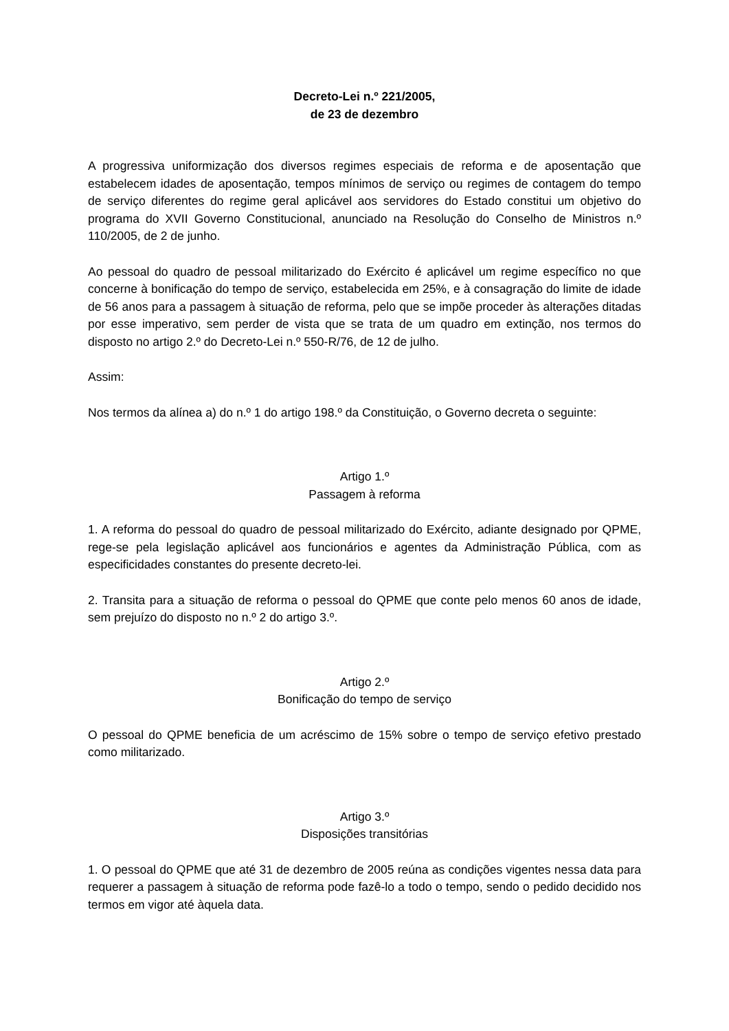Decreto-Lei n.º 221/2005,
de 23 de dezembro
A progressiva uniformização dos diversos regimes especiais de reforma e de aposentação que estabelecem idades de aposentação, tempos mínimos de serviço ou regimes de contagem do tempo de serviço diferentes do regime geral aplicável aos servidores do Estado constitui um objetivo do programa do XVII Governo Constitucional, anunciado na Resolução do Conselho de Ministros n.º 110/2005, de 2 de junho.
Ao pessoal do quadro de pessoal militarizado do Exército é aplicável um regime específico no que concerne à bonificação do tempo de serviço, estabelecida em 25%, e à consagração do limite de idade de 56 anos para a passagem à situação de reforma, pelo que se impõe proceder às alterações ditadas por esse imperativo, sem perder de vista que se trata de um quadro em extinção, nos termos do disposto no artigo 2.º do Decreto-Lei n.º 550-R/76, de 12 de julho.
Assim:
Nos termos da alínea a) do n.º 1 do artigo 198.º da Constituição, o Governo decreta o seguinte:
Artigo 1.º
Passagem à reforma
1. A reforma do pessoal do quadro de pessoal militarizado do Exército, adiante designado por QPME, rege-se pela legislação aplicável aos funcionários e agentes da Administração Pública, com as especificidades constantes do presente decreto-lei.
2. Transita para a situação de reforma o pessoal do QPME que conte pelo menos 60 anos de idade, sem prejuízo do disposto no n.º 2 do artigo 3.º.
Artigo 2.º
Bonificação do tempo de serviço
O pessoal do QPME beneficia de um acréscimo de 15% sobre o tempo de serviço efetivo prestado como militarizado.
Artigo 3.º
Disposições transitórias
1. O pessoal do QPME que até 31 de dezembro de 2005 reúna as condições vigentes nessa data para requerer a passagem à situação de reforma pode fazê-lo a todo o tempo, sendo o pedido decidido nos termos em vigor até àquela data.